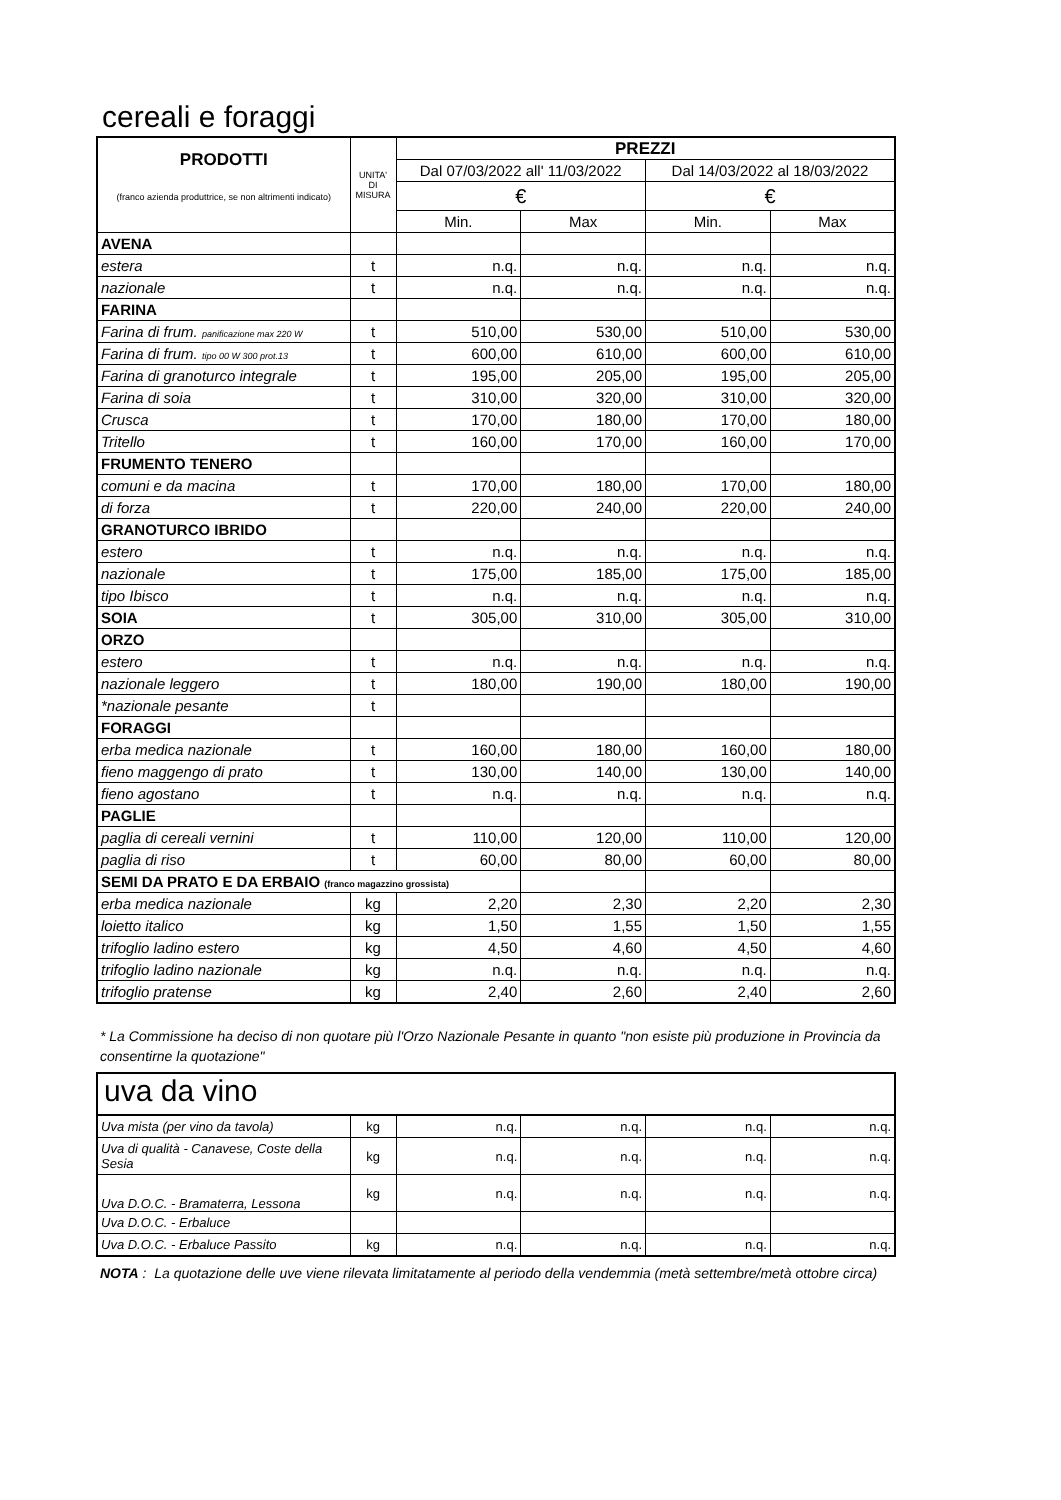cereali e foraggi
| PRODOTTI (franco azienda produttrice, se non altrimenti indicato) | UNITA' DI MISURA | PREZZI | | | |
| | | Dal 07/03/2022 all' 11/03/2022 | | Dal 14/03/2022 al 18/03/2022 | |
| | | € | | € | |
| | | Min. | Max | Min. | Max |
| AVENA | | | | | |
| estera | t | n.q. | n.q. | n.q. | n.q. |
| nazionale | t | n.q. | n.q. | n.q. | n.q. |
| FARINA | | | | | |
| Farina di frum. panificazione max 220 W | t | 510,00 | 530,00 | 510,00 | 530,00 |
| Farina di frum. tipo 00 W 300 prot.13 | t | 600,00 | 610,00 | 600,00 | 610,00 |
| Farina di granoturco integrale | t | 195,00 | 205,00 | 195,00 | 205,00 |
| Farina di soia | t | 310,00 | 320,00 | 310,00 | 320,00 |
| Crusca | t | 170,00 | 180,00 | 170,00 | 180,00 |
| Tritello | t | 160,00 | 170,00 | 160,00 | 170,00 |
| FRUMENTO TENERO | | | | | |
| comuni e da macina | t | 170,00 | 180,00 | 170,00 | 180,00 |
| di forza | t | 220,00 | 240,00 | 220,00 | 240,00 |
| GRANOTURCO IBRIDO | | | | | |
| estero | t | n.q. | n.q. | n.q. | n.q. |
| nazionale | t | 175,00 | 185,00 | 175,00 | 185,00 |
| tipo Ibisco | t | n.q. | n.q. | n.q. | n.q. |
| SOIA | t | 305,00 | 310,00 | 305,00 | 310,00 |
| ORZO | | | | | |
| estero | t | n.q. | n.q. | n.q. | n.q. |
| nazionale leggero | t | 180,00 | 190,00 | 180,00 | 190,00 |
| *nazionale pesante | t | | | | |
| FORAGGI | | | | | |
| erba medica nazionale | t | 160,00 | 180,00 | 160,00 | 180,00 |
| fieno maggengo di prato | t | 130,00 | 140,00 | 130,00 | 140,00 |
| fieno agostano | t | n.q. | n.q. | n.q. | n.q. |
| PAGLIE | | | | | |
| paglia di cereali vernini | t | 110,00 | 120,00 | 110,00 | 120,00 |
| paglia di riso | t | 60,00 | 80,00 | 60,00 | 80,00 |
| SEMI DA PRATO E DA ERBAIO (franco magazzino grossista) | | | | | |
| erba medica nazionale | kg | 2,20 | 2,30 | 2,20 | 2,30 |
| loietto italico | kg | 1,50 | 1,55 | 1,50 | 1,55 |
| trifoglio ladino estero | kg | 4,50 | 4,60 | 4,50 | 4,60 |
| trifoglio ladino nazionale | kg | n.q. | n.q. | n.q. | n.q. |
| trifoglio pratense | kg | 2,40 | 2,60 | 2,40 | 2,60 |
* La Commissione ha deciso di non quotare più l'Orzo Nazionale Pesante in quanto "non esiste più produzione in Provincia da consentirne la quotazione"
uva da vino
| Uva mista (per vino da tavola) | kg | n.q. | n.q. | n.q. | n.q. |
| Uva di qualità - Canavese, Coste della Sesia | kg | n.q. | n.q. | n.q. | n.q. |
| Uva D.O.C. - Bramaterra, Lessona | kg | n.q. | n.q. | n.q. | n.q. |
| Uva D.O.C. - Erbaluce | | | | | |
| Uva D.O.C. - Erbaluce Passito | kg | n.q. | n.q. | n.q. | n.q. |
NOTA : La quotazione delle uve viene rilevata limitatamente al periodo della vendemmia (metà settembre/metà ottobre circa)